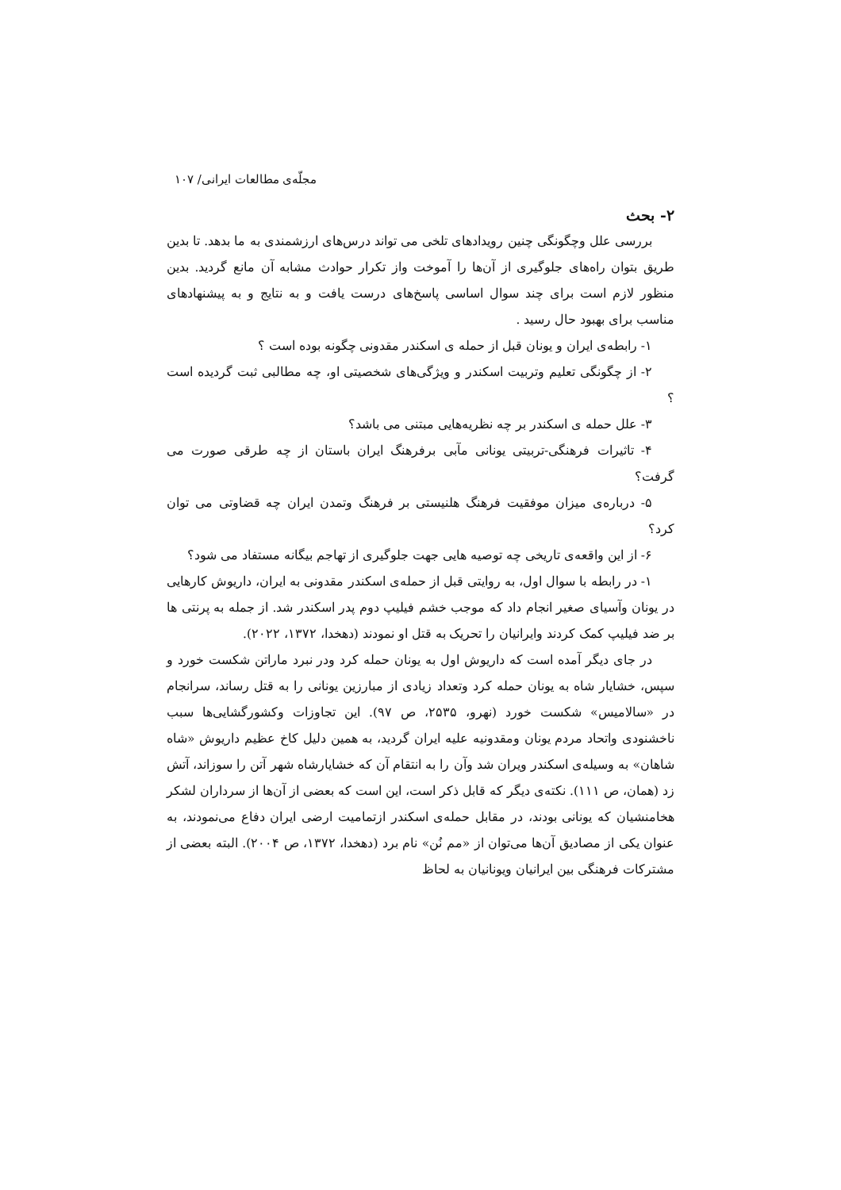مجلّه‌ی مطالعات ایرانی/ ۱۰۷
۲- بحث
بررسی علل وچگونگی چنین رویدادهای تلخی می تواند درس‌های ارزشمندی به ما بدهد. تا بدین طریق بتوان راه‌های جلوگیری از آن‌ها را آموخت واز تکرار حوادث مشابه آن مانع گردید. بدین منظور لازم است برای چند سوال اساسی پاسخ‌های درست یافت و به نتایج و به پیشنهادهای مناسب برای بهبود حال رسید .
۱- رابطه‌ی ایران و یونان قبل از حمله ی اسکندر مقدونی چگونه بوده است ؟
۲- از چگونگی تعلیم وتربیت اسکندر و ویژگی‌های شخصیتی او، چه مطالبی ثبت گردیده است ؟
۳- علل حمله ی اسکندر بر چه نظریه‌هایی مبتنی می باشد؟
۴- تاثیرات فرهنگی-تربیتی یونانی مآبی برفرهنگ ایران باستان از چه طرقی صورت می گرفت؟
۵- درباره‌ی میزان موفقیت فرهنگ هلنیستی بر فرهنگ وتمدن ایران چه قضاوتی می توان کرد؟
۶- از این واقعه‌ی تاریخی چه توصیه هایی جهت جلوگیری از تهاجم بیگانه مستفاد می شود؟
۱- در رابطه با سوال اول، به روایتی قبل از حمله‌ی اسکندر مقدونی به ایران، داریوش کارهایی در یونان وآسیای صغیر انجام داد که موجب خشم فیلیپ دوم پدر اسکندر شد. از جمله به پرنتی ها بر ضد فیلیپ کمک کردند وایرانیان را تحریک به قتل او نمودند (دهخدا، ۱۳۷۲، ۲۰۲۲).
در جای دیگر آمده است که داریوش اول به یونان حمله کرد ودر نبرد ماراتن شکست خورد و سپس، خشایار شاه به یونان حمله کرد وتعداد زیادی از مبارزین یونانی را به قتل رساند، سرانجام در «سالامیس» شکست خورد (نهرو، ۲۵۳۵، ص ۹۷). این تجاوزات وکشورگشایی‌ها سبب ناخشنودی واتحاد مردم یونان ومقدونیه علیه ایران گردید، به همین دلیل کاخ عظیم داریوش «شاه شاهان» به وسیله‌ی اسکندر ویران شد وآن را به انتقام آن که خشایارشاه شهر آتن را سوزاند، آتش زد (همان، ص ۱۱۱). نکته‌ی دیگر که قابل ذکر است، این است که بعضی از آن‌ها از سرداران لشکر هخامنشیان که یونانی بودند، در مقابل حمله‌ی اسکندر ازتمامیت ارضی ایران دفاع می‌نمودند، به عنوان یکی از مصادیق آن‌ها می‌توان از «مم نُن» نام برد (دهخدا، ۱۳۷۲، ص ۲۰۰۴). البته بعضی از مشترکات فرهنگی بین ایرانیان ویونانیان به لحاظ